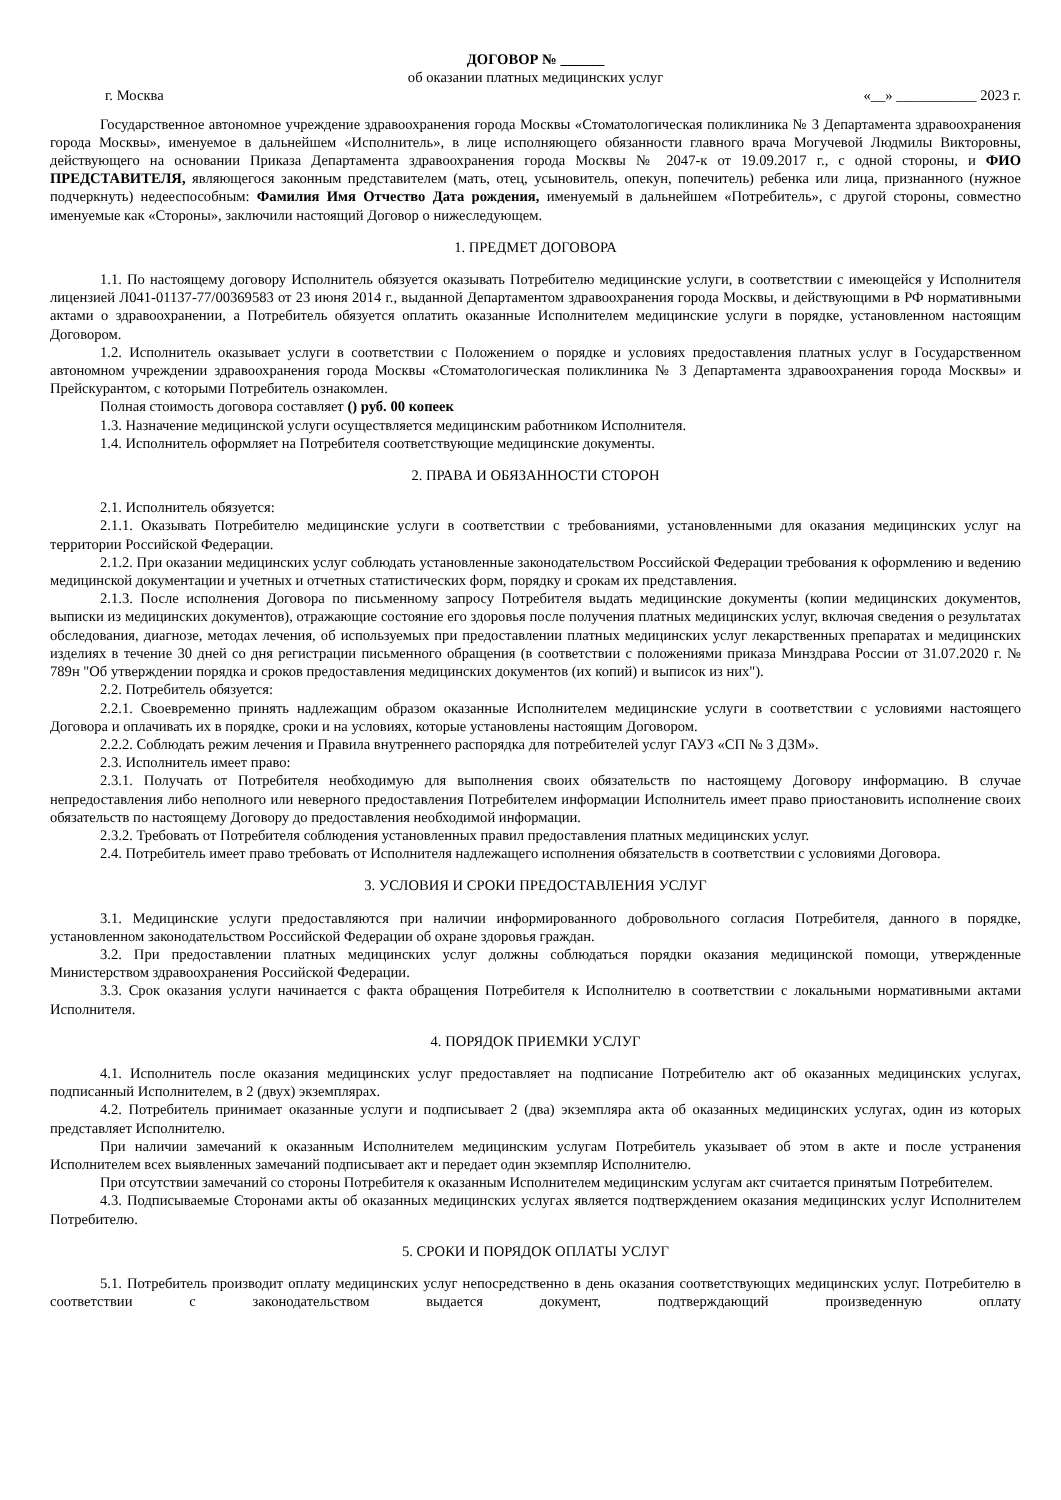ДОГОВОР № ______
об оказании платных медицинских услуг
г. Москва «__» ___________ 2023 г.
Государственное автономное учреждение здравоохранения города Москвы «Стоматологическая поликлиника № 3 Департамента здравоохранения города Москвы», именуемое в дальнейшем «Исполнитель», в лице исполняющего обязанности главного врача Могучевой Людмилы Викторовны, действующего на основании Приказа Департамента здравоохранения города Москвы № 2047-к от 19.09.2017 г., с одной стороны, и ФИО ПРЕДСТАВИТЕЛЯ, являющегося законным представителем (мать, отец, усыновитель, опекун, попечитель) ребенка или лица, признанного (нужное подчеркнуть) недееспособным: Фамилия Имя Отчество Дата рождения, именуемый в дальнейшем «Потребитель», с другой стороны, совместно именуемые как «Стороны», заключили настоящий Договор о нижеследующем.
1. ПРЕДМЕТ ДОГОВОРА
1.1. По настоящему договору Исполнитель обязуется оказывать Потребителю медицинские услуги, в соответствии с имеющейся у Исполнителя лицензией Л041-01137-77/00369583 от 23 июня 2014 г., выданной Департаментом здравоохранения города Москвы, и действующими в РФ нормативными актами о здравоохранении, а Потребитель обязуется оплатить оказанные Исполнителем медицинские услуги в порядке, установленном настоящим Договором.
1.2. Исполнитель оказывает услуги в соответствии с Положением о порядке и условиях предоставления платных услуг в Государственном автономном учреждении здравоохранения города Москвы «Стоматологическая поликлиника № 3 Департамента здравоохранения города Москвы» и Прейскурантом, с которыми Потребитель ознакомлен.
Полная стоимость договора составляет () руб. 00 копеек
1.3. Назначение медицинской услуги осуществляется медицинским работником Исполнителя.
1.4. Исполнитель оформляет на Потребителя соответствующие медицинские документы.
2. ПРАВА И ОБЯЗАННОСТИ СТОРОН
2.1. Исполнитель обязуется:
2.1.1. Оказывать Потребителю медицинские услуги в соответствии с требованиями, установленными для оказания медицинских услуг на территории Российской Федерации.
2.1.2. При оказании медицинских услуг соблюдать установленные законодательством Российской Федерации требования к оформлению и ведению медицинской документации и учетных и отчетных статистических форм, порядку и срокам их представления.
2.1.3. После исполнения Договора по письменному запросу Потребителя выдать медицинские документы (копии медицинских документов, выписки из медицинских документов), отражающие состояние его здоровья после получения платных медицинских услуг, включая сведения о результатах обследования, диагнозе, методах лечения, об используемых при предоставлении платных медицинских услуг лекарственных препаратах и медицинских изделиях в течение 30 дней со дня регистрации письменного обращения (в соответствии с положениями приказа Минздрава России от 31.07.2020 г. № 789н "Об утверждении порядка и сроков предоставления медицинских документов (их копий) и выписок из них").
2.2. Потребитель обязуется:
2.2.1. Своевременно принять надлежащим образом оказанные Исполнителем медицинские услуги в соответствии с условиями настоящего Договора и оплачивать их в порядке, сроки и на условиях, которые установлены настоящим Договором.
2.2.2. Соблюдать режим лечения и Правила внутреннего распорядка для потребителей услуг ГАУЗ «СП № 3 ДЗМ».
2.3. Исполнитель имеет право:
2.3.1. Получать от Потребителя необходимую для выполнения своих обязательств по настоящему Договору информацию. В случае непредоставления либо неполного или неверного предоставления Потребителем информации Исполнитель имеет право приостановить исполнение своих обязательств по настоящему Договору до предоставления необходимой информации.
2.3.2. Требовать от Потребителя соблюдения установленных правил предоставления платных медицинских услуг.
2.4. Потребитель имеет право требовать от Исполнителя надлежащего исполнения обязательств в соответствии с условиями Договора.
3. УСЛОВИЯ И СРОКИ ПРЕДОСТАВЛЕНИЯ УСЛУГ
3.1. Медицинские услуги предоставляются при наличии информированного добровольного согласия Потребителя, данного в порядке, установленном законодательством Российской Федерации об охране здоровья граждан.
3.2. При предоставлении платных медицинских услуг должны соблюдаться порядки оказания медицинской помощи, утвержденные Министерством здравоохранения Российской Федерации.
3.3. Срок оказания услуги начинается с факта обращения Потребителя к Исполнителю в соответствии с локальными нормативными актами Исполнителя.
4. ПОРЯДОК ПРИЕМКИ УСЛУГ
4.1. Исполнитель после оказания медицинских услуг предоставляет на подписание Потребителю акт об оказанных медицинских услугах, подписанный Исполнителем, в 2 (двух) экземплярах.
4.2. Потребитель принимает оказанные услуги и подписывает 2 (два) экземпляра акта об оказанных медицинских услугах, один из которых представляет Исполнителю.
При наличии замечаний к оказанным Исполнителем медицинским услугам Потребитель указывает об этом в акте и после устранения Исполнителем всех выявленных замечаний подписывает акт и передает один экземпляр Исполнителю.
При отсутствии замечаний со стороны Потребителя к оказанным Исполнителем медицинским услугам акт считается принятым Потребителем.
4.3. Подписываемые Сторонами акты об оказанных медицинских услугах является подтверждением оказания медицинских услуг Исполнителем Потребителю.
5. СРОКИ И ПОРЯДОК ОПЛАТЫ УСЛУГ
5.1. Потребитель производит оплату медицинских услуг непосредственно в день оказания соответствующих медицинских услуг. Потребителю в соответствии с законодательством выдается документ, подтверждающий произведенную оплату